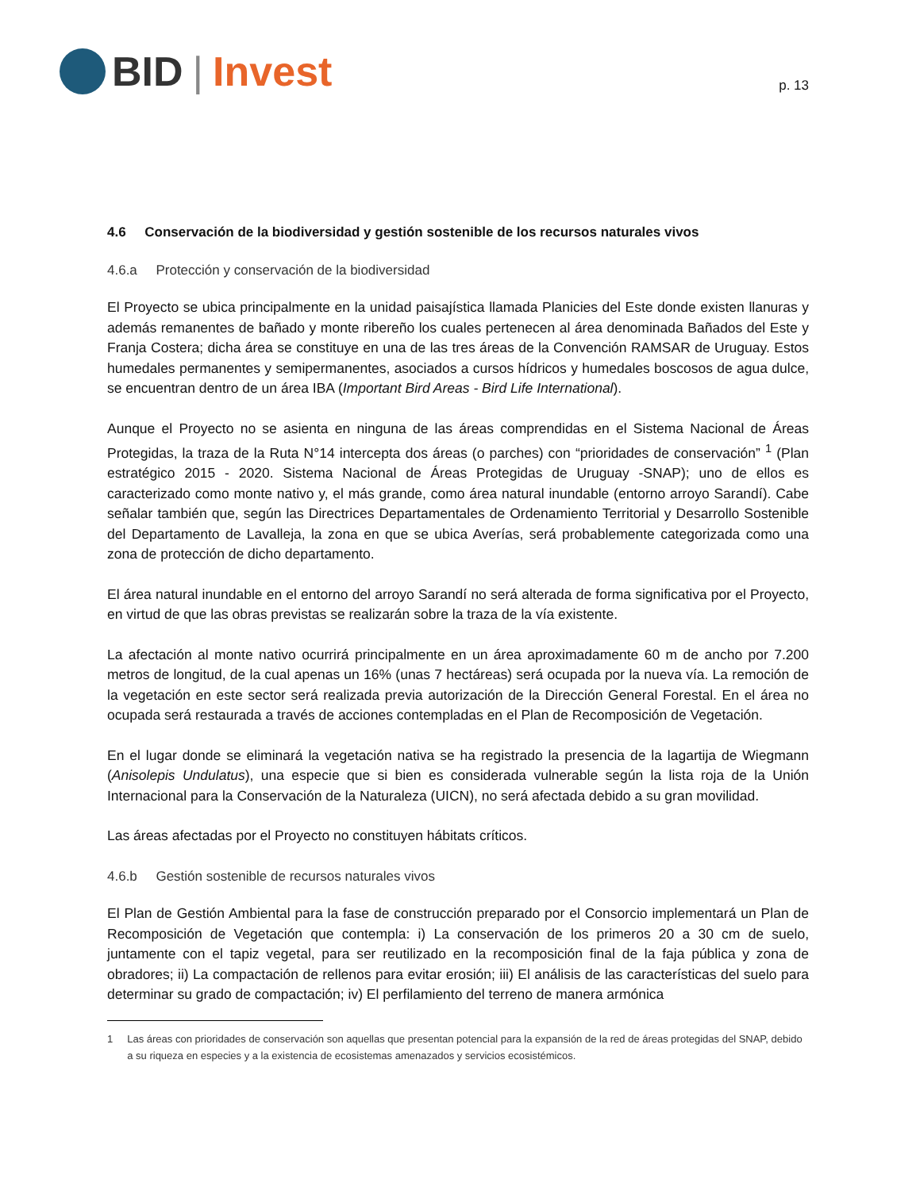BID | Invest
p. 13
4.6 Conservación de la biodiversidad y gestión sostenible de los recursos naturales vivos
4.6.a Protección y conservación de la biodiversidad
El Proyecto se ubica principalmente en la unidad paisajística llamada Planicies del Este donde existen llanuras y además remanentes de bañado y monte ribereño los cuales pertenecen al área denominada Bañados del Este y Franja Costera; dicha área se constituye en una de las tres áreas de la Convención RAMSAR de Uruguay. Estos humedales permanentes y semipermanentes, asociados a cursos hídricos y humedales boscosos de agua dulce, se encuentran dentro de un área IBA (Important Bird Areas - Bird Life International).
Aunque el Proyecto no se asienta en ninguna de las áreas comprendidas en el Sistema Nacional de Áreas Protegidas, la traza de la Ruta N°14 intercepta dos áreas (o parches) con “prioridades de conservación” <sup>1</sup> (Plan estratégico 2015 - 2020. Sistema Nacional de Áreas Protegidas de Uruguay -SNAP); uno de ellos es caracterizado como monte nativo y, el más grande, como área natural inundable (entorno arroyo Sarandí). Cabe señalar también que, según las Directrices Departamentales de Ordenamiento Territorial y Desarrollo Sostenible del Departamento de Lavalleja, la zona en que se ubica Averías, será probablemente categorizada como una zona de protección de dicho departamento.
El área natural inundable en el entorno del arroyo Sarandí no será alterada de forma significativa por el Proyecto, en virtud de que las obras previstas se realizarán sobre la traza de la vía existente.
La afectación al monte nativo ocurrirá principalmente en un área aproximadamente 60 m de ancho por 7.200 metros de longitud, de la cual apenas un 16% (unas 7 hectáreas) será ocupada por la nueva vía. La remoción de la vegetación en este sector será realizada previa autorización de la Dirección General Forestal. En el área no ocupada será restaurada a través de acciones contempladas en el Plan de Recomposición de Vegetación.
En el lugar donde se eliminará la vegetación nativa se ha registrado la presencia de la lagartija de Wiegmann (Anisolepis Undulatus), una especie que si bien es considerada vulnerable según la lista roja de la Unión Internacional para la Conservación de la Naturaleza (UICN), no será afectada debido a su gran movilidad.
Las áreas afectadas por el Proyecto no constituyen hábitats críticos.
4.6.b Gestión sostenible de recursos naturales vivos
El Plan de Gestión Ambiental para la fase de construcción preparado por el Consorcio implementará un Plan de Recomposición de Vegetación que contempla: i) La conservación de los primeros 20 a 30 cm de suelo, juntamente con el tapiz vegetal, para ser reutilizado en la recomposición final de la faja pública y zona de obradores; ii) La compactación de rellenos para evitar erosión; iii) El análisis de las características del suelo para determinar su grado de compactación; iv) El perfilamiento del terreno de manera armónica
1 Las áreas con prioridades de conservación son aquellas que presentan potencial para la expansión de la red de áreas protegidas del SNAP, debido a su riqueza en especies y a la existencia de ecosistemas amenazados y servicios ecosistémicos.